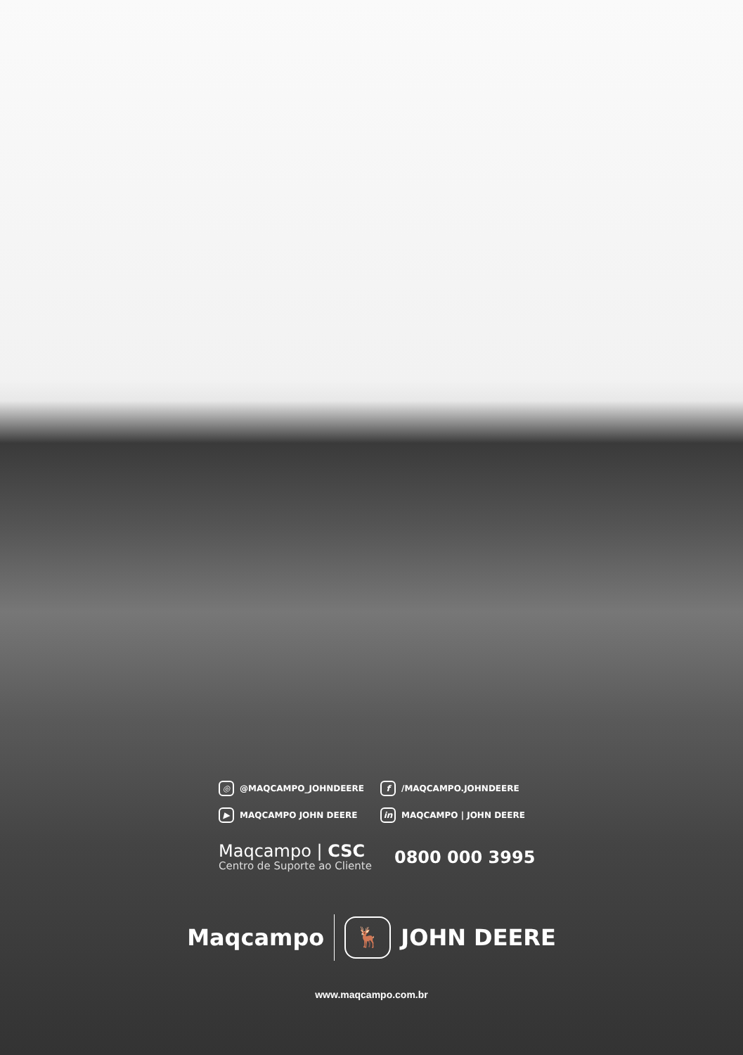◎ @MAQCAMPO_JOHNDEERE f /MAQCAMPO.JOHNDEERE ▶ MAQCAMPO JOHN DEERE in MAQCAMPO | JOHN DEERE
Maqcampo | CSC
Centro de Suporte ao Cliente
0800 000 3995
Maqcampo 🦌 JOHN DEERE
www.maqcampo.com.br